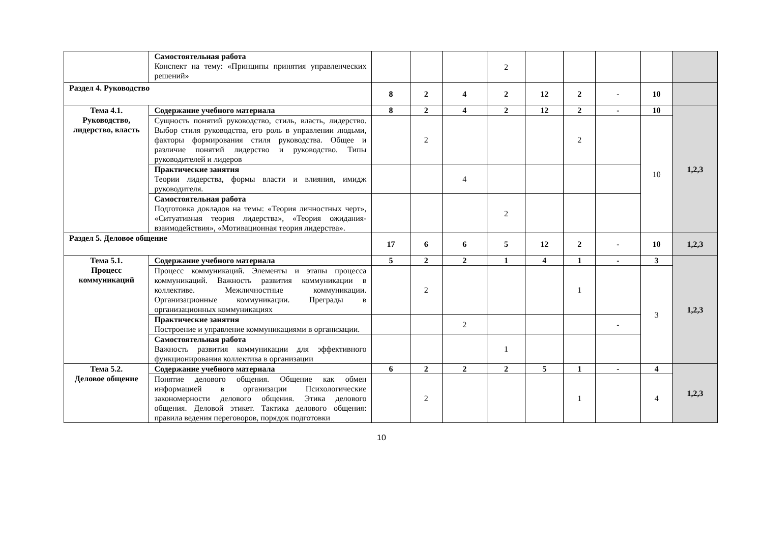| | Самостоятельная работа Конспект на тему: «Принципы принятия управленческих решений» | | | | 2 | | | | | |
| Раздел 4. Руководство | | 8 | 2 | 4 | 2 | 12 | 2 | - | 10 | |
| Тема 4.1. Руководство, лидерство, власть | Содержание учебного материала | 8 | 2 | 4 | 2 | 12 | 2 | - | 10 | 1,2,3 |
| | Сущность понятий руководство, стиль, власть, лидерство. Выбор стиля руководства, его роль в управлении людьми, факторы формирования стиля руководства. Общее и различие понятий лидерство и руководство. Типы руководителей и лидеров | | 2 | | | | 2 | | 10 | |
| | Практические занятия Теории лидерства, формы власти и влияния, имидж руководителя. | | | 4 | | | | | | |
| | Самостоятельная работа Подготовка докладов на темы: «Теория личностных черт», «Ситуативная теория лидерства», «Теория ожидания-взаимодействия», «Мотивационная теория лидерства». | | | | 2 | | | | | |
| Раздел 5. Деловое общение | | 17 | 6 | 6 | 5 | 12 | 2 | - | 10 | 1,2,3 |
| Тема 5.1. Процесс коммуникаций | Содержание учебного материала | 5 | 2 | 2 | 1 | 4 | 1 | - | 3 | 1,2,3 |
| | Процесс коммуникаций. Элементы и этапы процесса коммуникаций. Важность развития коммуникации в коллективе. Межличностные коммуникации. Организационные коммуникации. Преграды в организационных коммуникациях | | 2 | | | | 1 | | 3 | |
| | Практические занятия Построение и управление коммуникациями в организации. | | | 2 | | | | - | | |
| | Самостоятельная работа Важность развития коммуникации для эффективного функционирования коллектива в организации | | | | 1 | | | | | |
| Тема 5.2. Деловое общение | Содержание учебного материала | 6 | 2 | 2 | 2 | 5 | 1 | - | 4 | 1,2,3 |
| | Понятие делового общения. Общение как обмен информацией в организации Психологические закономерности делового общения. Этика делового общения. Деловой этикет. Тактика делового общения: правила ведения переговоров, порядок подготовки | | 2 | | | | 1 | | 4 | |
10